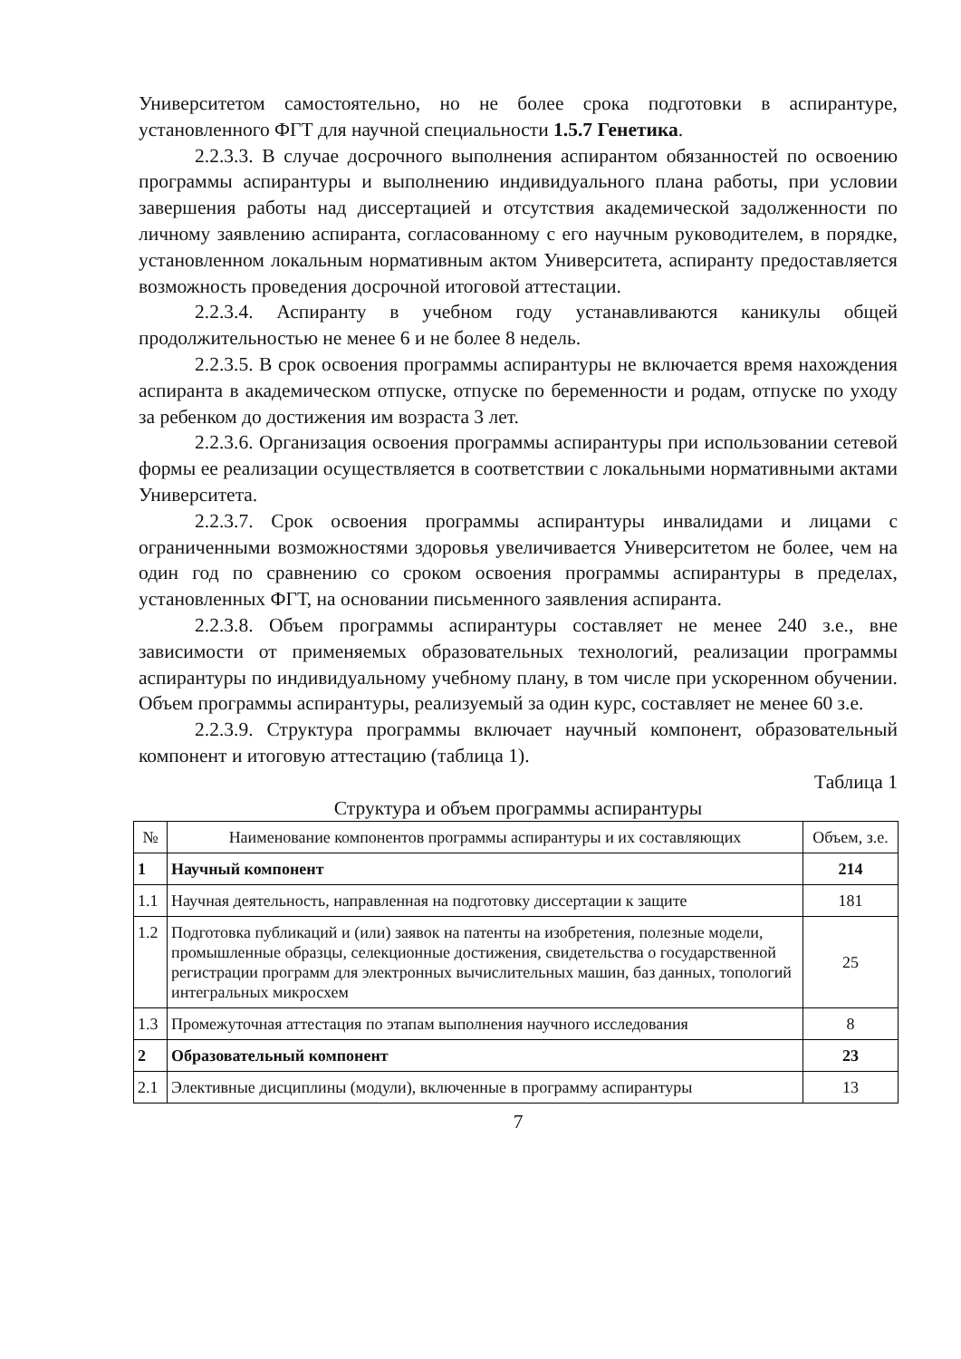Университетом самостоятельно, но не более срока подготовки в аспирантуре, установленного ФГТ для научной специальности 1.5.7 Генетика.
2.2.3.3. В случае досрочного выполнения аспирантом обязанностей по освоению программы аспирантуры и выполнению индивидуального плана работы, при условии завершения работы над диссертацией и отсутствия академической задолженности по личному заявлению аспиранта, согласованному с его научным руководителем, в порядке, установленном локальным нормативным актом Университета, аспиранту предоставляется возможность проведения досрочной итоговой аттестации.
2.2.3.4. Аспиранту в учебном году устанавливаются каникулы общей продолжительностью не менее 6 и не более 8 недель.
2.2.3.5. В срок освоения программы аспирантуры не включается время нахождения аспиранта в академическом отпуске, отпуске по беременности и родам, отпуске по уходу за ребенком до достижения им возраста 3 лет.
2.2.3.6. Организация освоения программы аспирантуры при использовании сетевой формы ее реализации осуществляется в соответствии с локальными нормативными актами Университета.
2.2.3.7. Срок освоения программы аспирантуры инвалидами и лицами с ограниченными возможностями здоровья увеличивается Университетом не более, чем на один год по сравнению со сроком освоения программы аспирантуры в пределах, установленных ФГТ, на основании письменного заявления аспиранта.
2.2.3.8. Объем программы аспирантуры составляет не менее 240 з.е., вне зависимости от применяемых образовательных технологий, реализации программы аспирантуры по индивидуальному учебному плану, в том числе при ускоренном обучении. Объем программы аспирантуры, реализуемый за один курс, составляет не менее 60 з.е.
2.2.3.9. Структура программы включает научный компонент, образовательный компонент и итоговую аттестацию (таблица 1).
Таблица 1
Структура и объем программы аспирантуры
| № | Наименование компонентов программы аспирантуры и их составляющих | Объем, з.е. |
| --- | --- | --- |
| 1 | Научный компонент | 214 |
| 1.1 | Научная деятельность, направленная на подготовку диссертации к защите | 181 |
| 1.2 | Подготовка публикаций и (или) заявок на патенты на изобретения, полезные модели, промышленные образцы, селекционные достижения, свидетельства о государственной регистрации программ для электронных вычислительных машин, баз данных, топологий интегральных микросхем | 25 |
| 1.3 | Промежуточная аттестация по этапам выполнения научного исследования | 8 |
| 2 | Образовательный компонент | 23 |
| 2.1 | Элективные дисциплины (модули), включенные в программу аспирантуры | 13 |
7